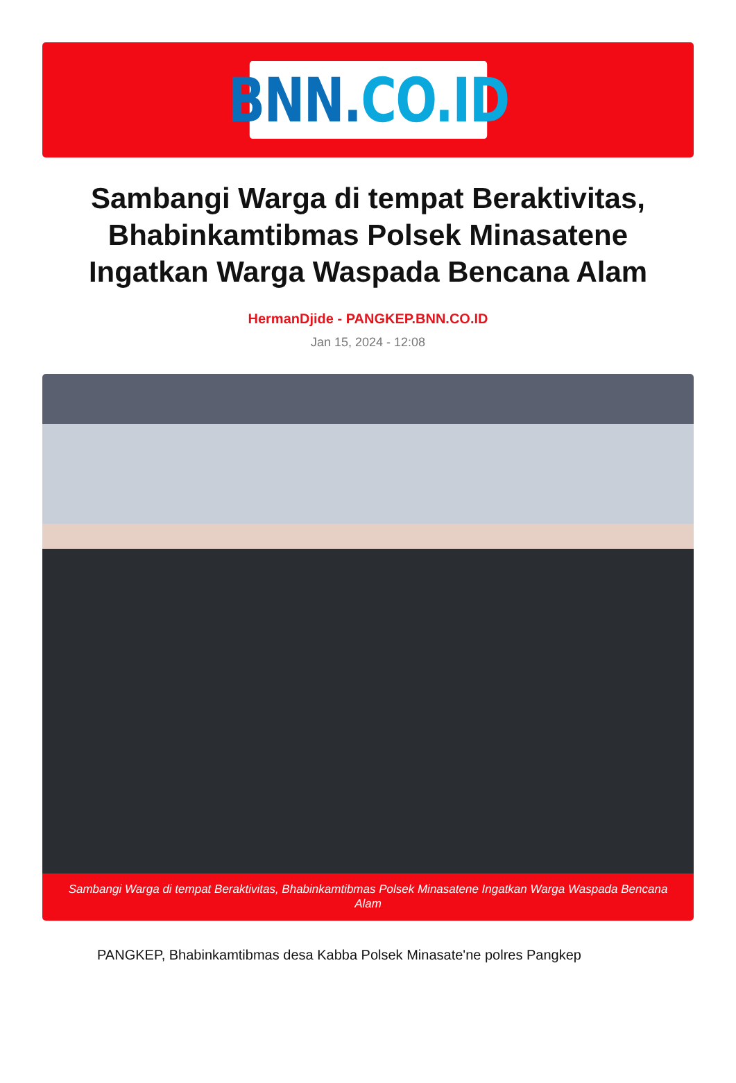BNN. CO.ID
Sambangi Warga di tempat Beraktivitas, Bhabinkamtibmas Polsek Minasatene Ingatkan Warga Waspada Bencana Alam
HermanDjide - PANGKEP.BNN.CO.ID
Jan 15, 2024 - 12:08
Sambangi Warga di tempat Beraktivitas, Bhabinkamtibmas Polsek Minasatene Ingatkan Warga Waspada Bencana Alam
PANGKEP, Bhabinkamtibmas desa Kabba Polsek Minasate'ne polres Pangkep